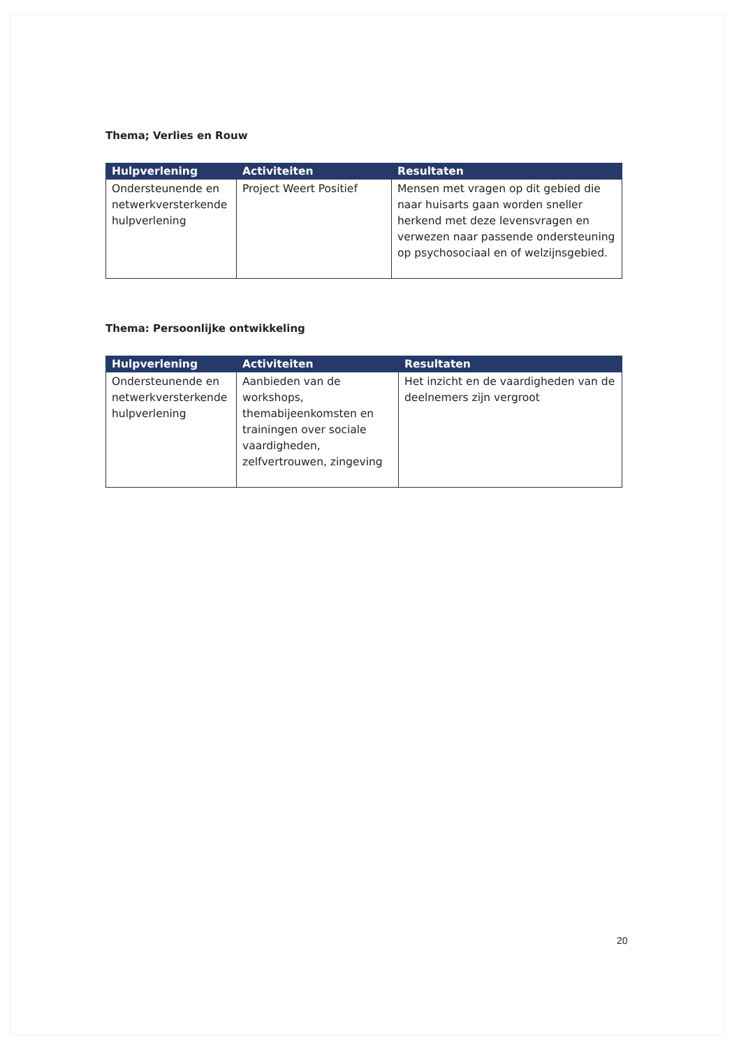Thema; Verlies en Rouw
| Hulpverlening | Activiteiten | Resultaten |
| --- | --- | --- |
| Ondersteunende en netwerkversterkende hulpverlening | Project Weert Positief | Mensen met vragen op dit gebied die naar huisarts gaan worden sneller herkend met deze levensvragen en verwezen naar passende ondersteuning op psychosociaal en of welzijnsgebied. |
Thema: Persoonlijke ontwikkeling
| Hulpverlening | Activiteiten | Resultaten |
| --- | --- | --- |
| Ondersteunende en netwerkversterkende hulpverlening | Aanbieden van de workshops, themabijeenkomsten en trainingen over sociale vaardigheden, zelfvertrouwen, zingeving | Het inzicht en de vaardigheden van de deelnemers zijn vergroot |
20